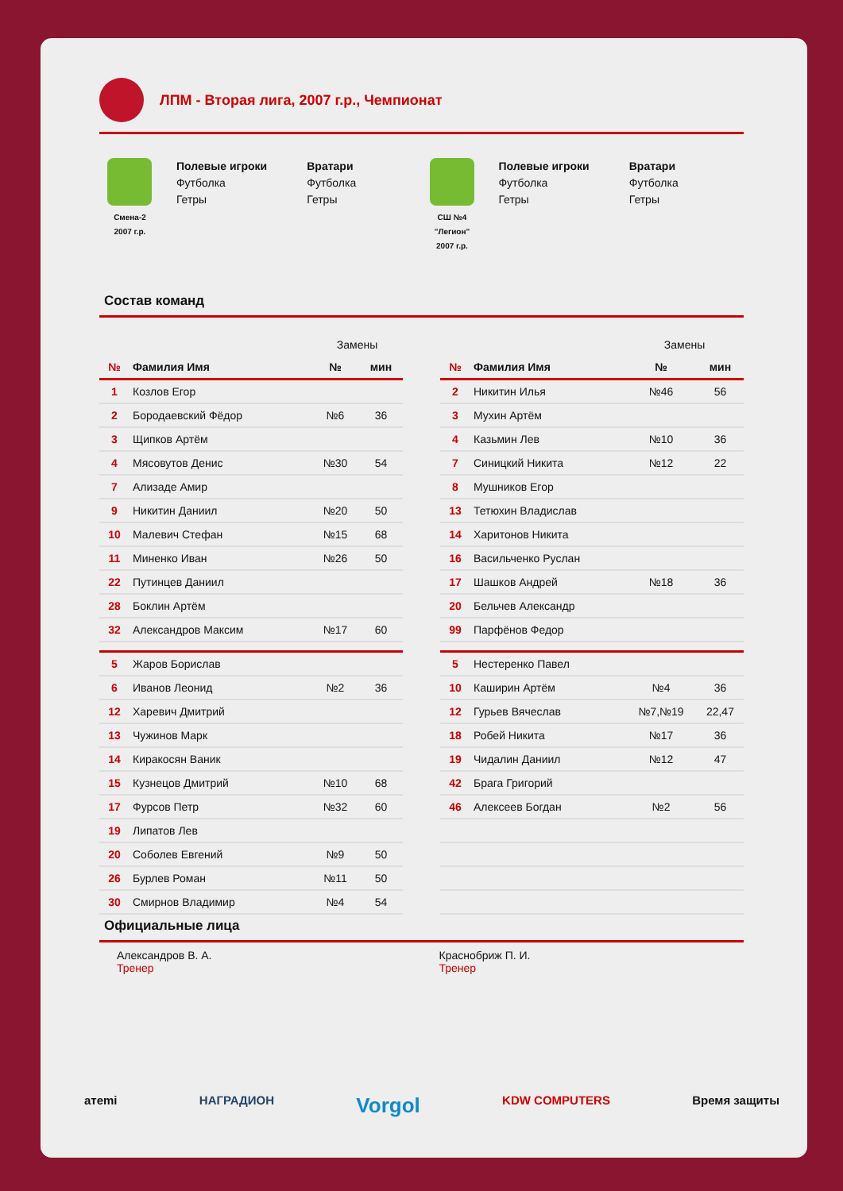ЛПМ - Вторая лига, 2007 г.р., Чемпионат
Смена-2
2007 г.р.
Полевые игроки
Футболка
Гетры
Вратари
Футболка
Гетры
СШ №4
"Легион"
2007 г.р.
Полевые игроки
Футболка
Гетры
Вратари
Футболка
Гетры
Состав команд
| | | Замены | |
| № | Фамилия Имя | № | мин |
| 1 | Козлов Егор | | |
| 2 | Бородаевский Фёдор | №6 | 36 |
| 3 | Щипков Артём | | |
| 4 | Мясовутов Денис | №30 | 54 |
| 7 | Ализаде Амир | | |
| 9 | Никитин Даниил | №20 | 50 |
| 10 | Малевич Стефан | №15 | 68 |
| 11 | Миненко Иван | №26 | 50 |
| 22 | Путинцев Даниил | | |
| 28 | Боклин Артём | | |
| 32 | Александров Максим | №17 | 60 |
| 5 | Жаров Борислав | | |
| 6 | Иванов Леонид | №2 | 36 |
| 12 | Харевич Дмитрий | | |
| 13 | Чужинов Марк | | |
| 14 | Киракосян Ваник | | |
| 15 | Кузнецов Дмитрий | №10 | 68 |
| 17 | Фурсов Петр | №32 | 60 |
| 19 | Липатов Лев | | |
| 20 | Соболев Евгений | №9 | 50 |
| 26 | Бурлев Роман | №11 | 50 |
| 30 | Смирнов Владимир | №4 | 54 |
| | | Замены | |
| № | Фамилия Имя | № | мин |
| 2 | Никитин Илья | №46 | 56 |
| 3 | Мухин Артём | | |
| 4 | Казьмин Лев | №10 | 36 |
| 7 | Синицкий Никита | №12 | 22 |
| 8 | Мушников Егор | | |
| 13 | Тетюхин Владислав | | |
| 14 | Харитонов Никита | | |
| 16 | Васильченко Руслан | | |
| 17 | Шашков Андрей | №18 | 36 |
| 20 | Бельчев Александр | | |
| 99 | Парфёнов Федор | | |
| 5 | Нестеренко Павел | | |
| 10 | Каширин Артём | №4 | 36 |
| 12 | Гурьев Вячеслав | №7,№19 | 22,47 |
| 18 | Робей Никита | №17 | 36 |
| 19 | Чидалин Даниил | №12 | 47 |
| 42 | Брага Григорий | | |
| 46 | Алексеев Богдан | №2 | 56 |
Официальные лица
Александров В. А.
Тренер
Краснобриж П. И.
Тренер
aтemi НАГРАДИОН Vorgol KDW COMPUTERS Время защиты